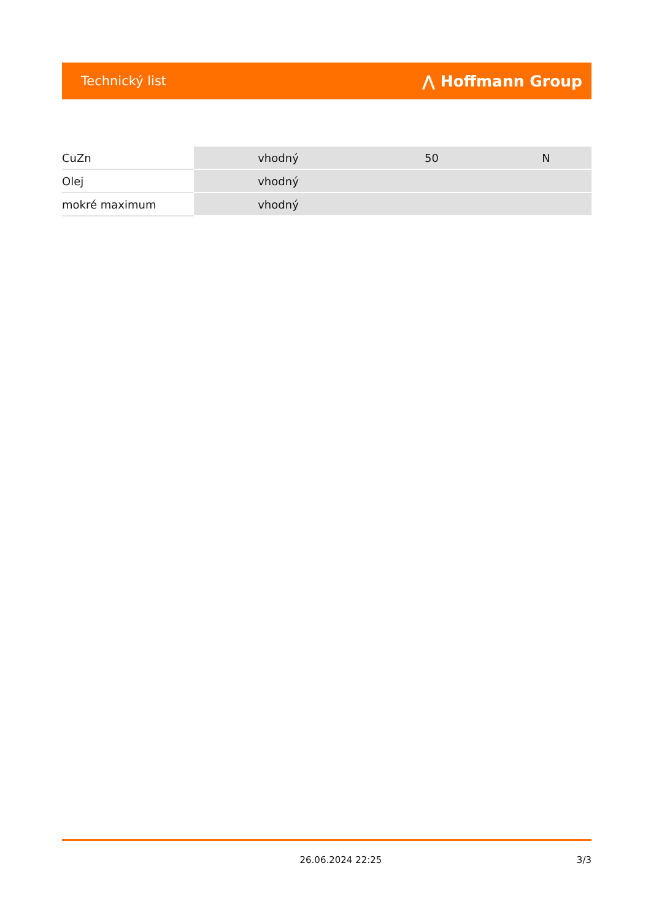Technický list ⋀ Hoffmann Group
| CuZn | vhodný | 50 | N |
| Olej | vhodný | | |
| mokré maximum | vhodný | | |
26.06.2024 22:25 3/3